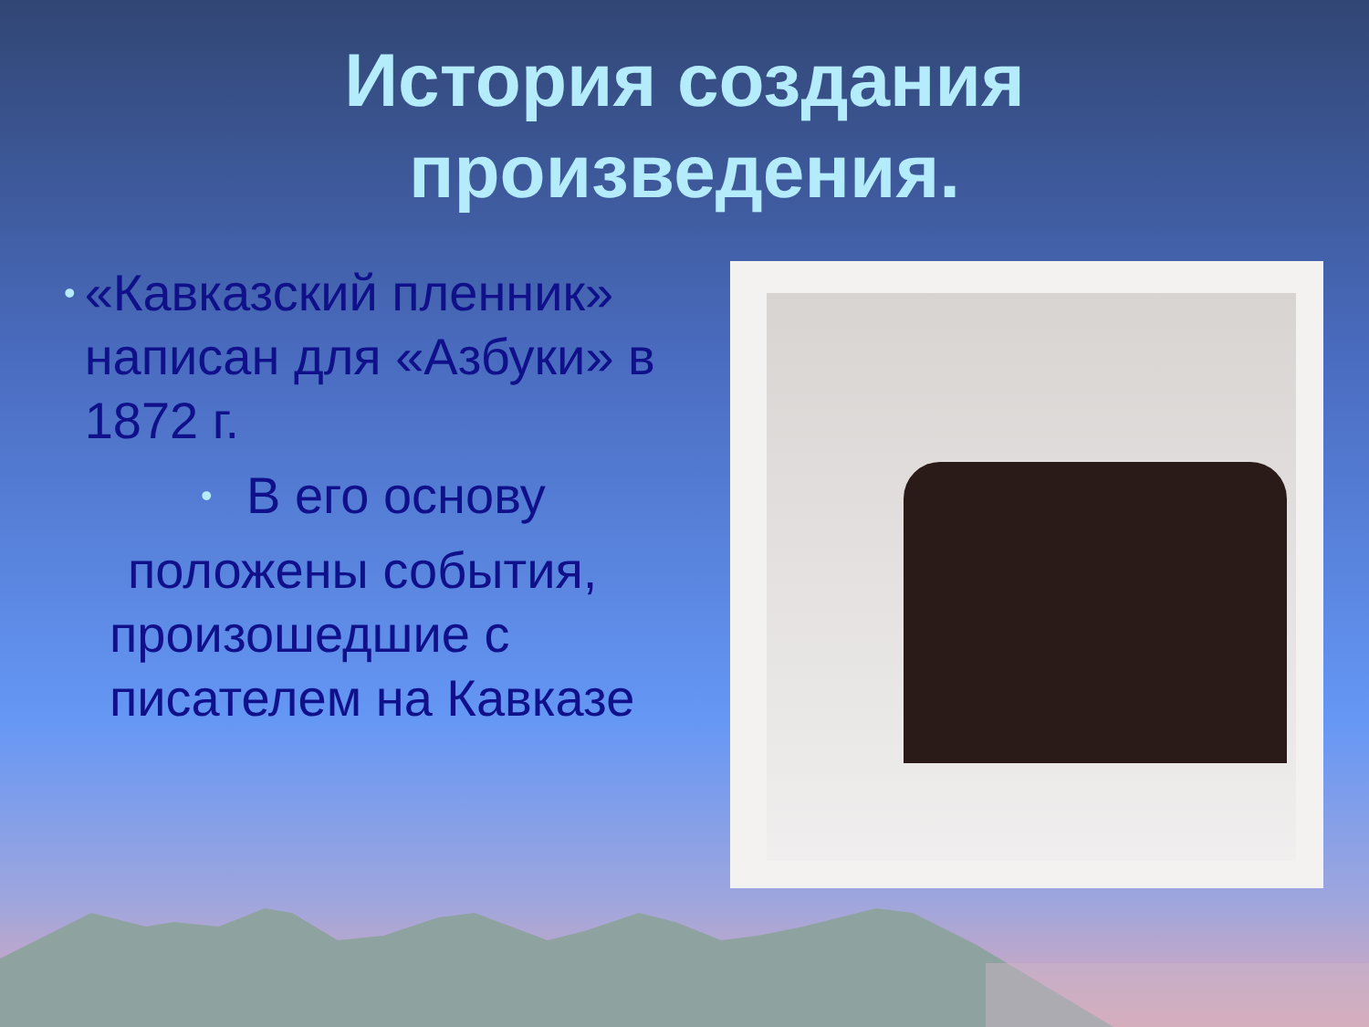История создания
произведения.
• «Кавказский пленник» написан для «Азбуки» в 1872 г.
• В его основу
положены события,
произошедшие с писателем на Кавказе